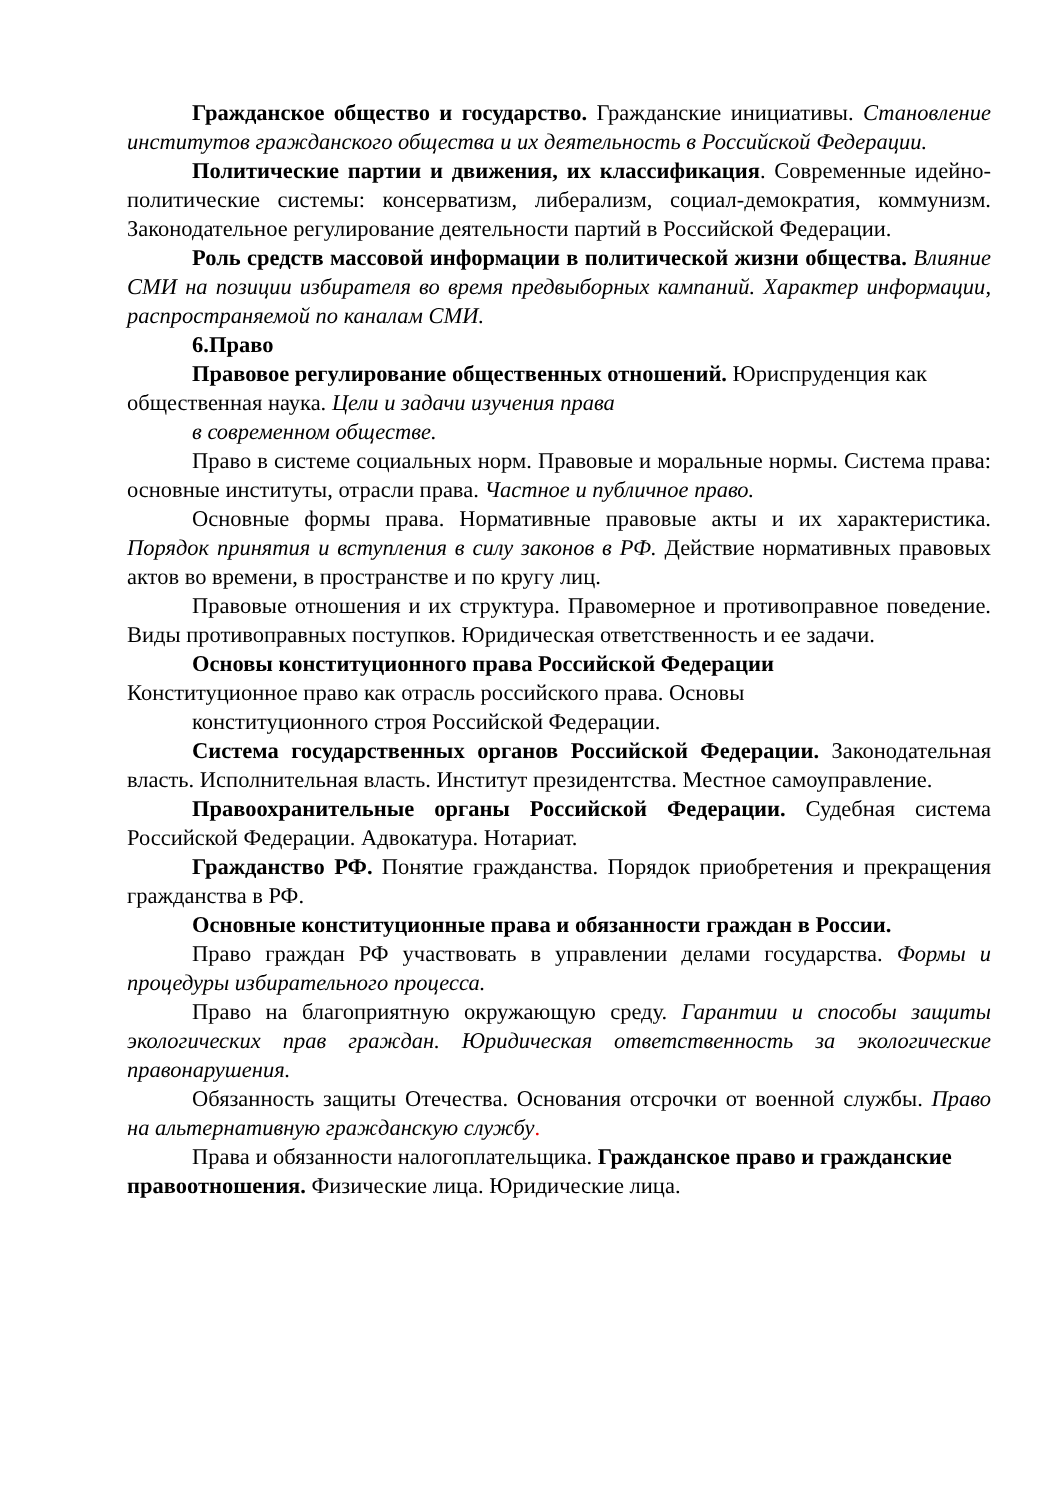Гражданское общество и государство. Гражданские инициативы. Становление институтов гражданского общества и их деятельность в Российской Федерации.
Политические партии и движения, их классификация. Современные идейно-политические системы: консерватизм, либерализм, социал-демократия, коммунизм. Законодательное регулирование деятельности партий в Российской Федерации.
Роль средств массовой информации в политической жизни общества. Влияние СМИ на позиции избирателя во время предвыборных кампаний. Характер информации, распространяемой по каналам СМИ.
6.Право
Правовое регулирование общественных отношений. Юриспруденция как общественная наука. Цели и задачи изучения права
в современном обществе.
Право в системе социальных норм. Правовые и моральные нормы. Система права: основные институты, отрасли права. Частное и публичное право.
Основные формы права. Нормативные правовые акты и их характеристика. Порядок принятия и вступления в силу законов в РФ. Действие нормативных правовых актов во времени, в пространстве и по кругу лиц.
Правовые отношения и их структура. Правомерное и противоправное поведение. Виды противоправных поступков. Юридическая ответственность и ее задачи.
Основы конституционного права Российской Федерации
Конституционное право как отрасль российского права. Основы
конституционного строя Российской Федерации.
Система государственных органов Российской Федерации. Законодательная власть. Исполнительная власть. Институт президентства. Местное самоуправление.
Правоохранительные органы Российской Федерации. Судебная система Российской Федерации. Адвокатура. Нотариат.
Гражданство РФ. Понятие гражданства. Порядок приобретения и прекращения гражданства в РФ.
Основные конституционные права и обязанности граждан в России.
Право граждан РФ участвовать в управлении делами государства. Формы и процедуры избирательного процесса.
Право на благоприятную окружающую среду. Гарантии и способы защиты экологических прав граждан. Юридическая ответственность за экологические правонарушения.
Обязанность защиты Отечества. Основания отсрочки от военной службы. Право на альтернативную гражданскую службу.
Права и обязанности налогоплательщика. Гражданское право и гражданские правоотношения. Физические лица. Юридические лица.